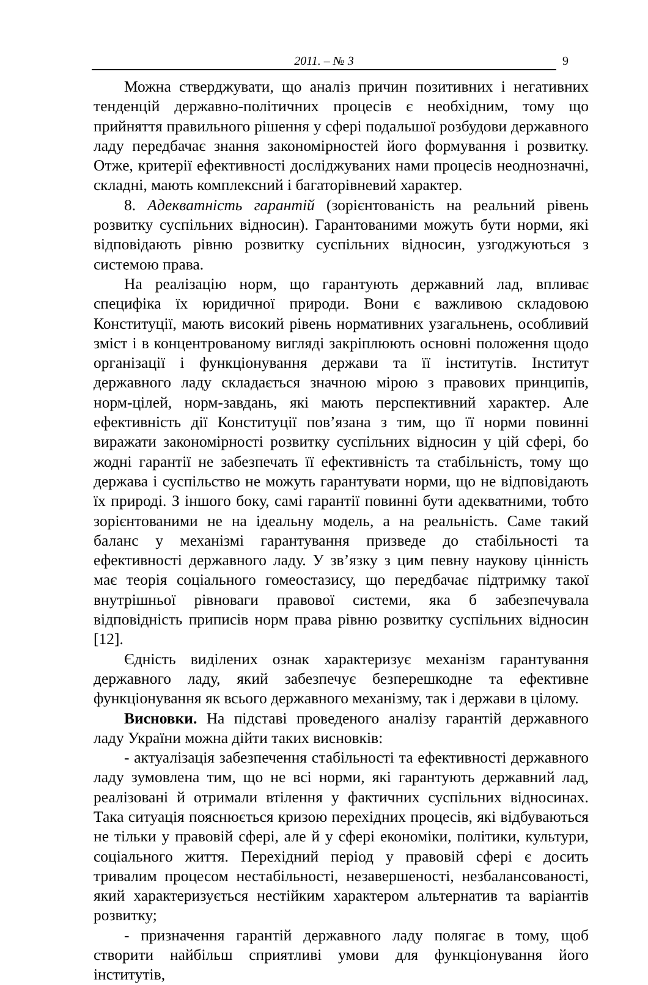2011. – № 3 9
Можна стверджувати, що аналіз причин позитивних і негативних тенденцій державно-політичних процесів є необхідним, тому що прийняття правильного рішення у сфері подальшої розбудови державного ладу передбачає знання закономірностей його формування і розвитку. Отже, критерії ефективності досліджуваних нами процесів неоднозначні, складні, мають комплексний і багаторівневий характер.
8. Адекватність гарантій (зорієнтованість на реальний рівень розвитку суспільних відносин). Гарантованими можуть бути норми, які відповідають рівню розвитку суспільних відносин, узгоджуються з системою права.
На реалізацію норм, що гарантують державний лад, впливає специфіка їх юридичної природи. Вони є важливою складовою Конституції, мають високий рівень нормативних узагальнень, особливий зміст і в концентрованому вигляді закріплюють основні положення щодо організації і функціонування держави та її інститутів. Інститут державного ладу складається значною мірою з правових принципів, норм-цілей, норм-завдань, які мають перспективний характер. Але ефективність дії Конституції пов’язана з тим, що її норми повинні виражати закономірності розвитку суспільних відносин у цій сфері, бо жодні гарантії не забезпечать її ефективність та стабільність, тому що держава і суспільство не можуть гарантувати норми, що не відповідають їх природі. З іншого боку, самі гарантії повинні бути адекватними, тобто зорієнтованими не на ідеальну модель, а на реальність. Саме такий баланс у механізмі гарантування призведе до стабільності та ефективності державного ладу. У зв’язку з цим певну наукову цінність має теорія соціального гомеостазису, що передбачає підтримку такої внутрішньої рівноваги правової системи, яка б забезпечувала відповідність приписів норм права рівню розвитку суспільних відносин [12].
Єдність виділених ознак характеризує механізм гарантування державного ладу, який забезпечує безперешкодне та ефективне функціонування як всього державного механізму, так і держави в цілому.
Висновки. На підставі проведеного аналізу гарантій державного ладу України можна дійти таких висновків:
- актуалізація забезпечення стабільності та ефективності державного ладу зумовлена тим, що не всі норми, які гарантують державний лад, реалізовані й отримали втілення у фактичних суспільних відносинах. Така ситуація пояснюється кризою перехідних процесів, які відбуваються не тільки у правовій сфері, але й у сфері економіки, політики, культури, соціального життя. Перехідний період у правовій сфері є досить тривалим процесом нестабільності, незавершеності, незбалансованості, який характеризується нестійким характером альтернатив та варіантів розвитку;
- призначення гарантій державного ладу полягає в тому, щоб створити найбільш сприятливі умови для функціонування його інститутів,